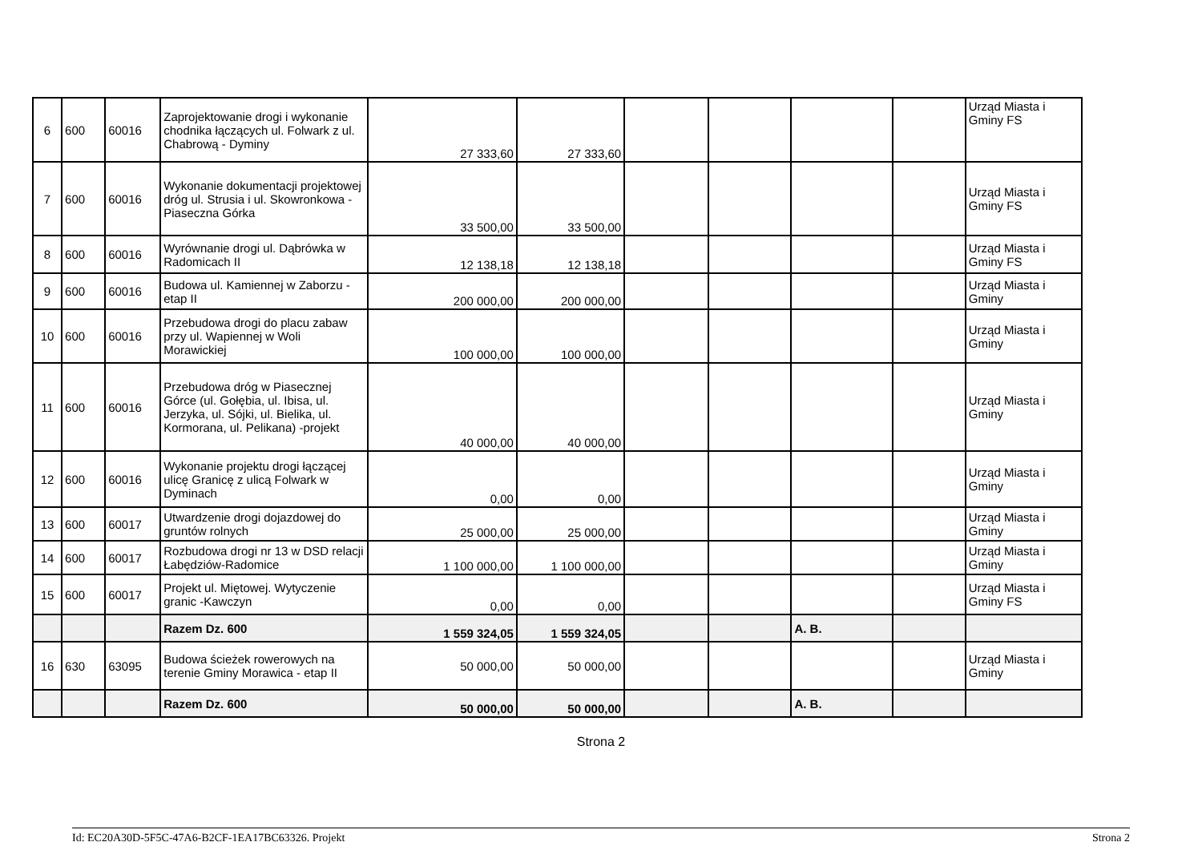| 6 | 600 | 60016 | Zaprojektowanie drogi i wykonanie chodnika łączących ul. Folwark z ul. Chabrową - Dyminy | 27 333,60 | 27 333,60 | | | | | Urząd Miasta i Gminy FS |
| 7 | 600 | 60016 | Wykonanie dokumentacji projektowej dróg ul. Strusia i ul. Skowronkowa - Piaseczna Górka | 33 500,00 | 33 500,00 | | | | | Urząd Miasta i Gminy FS |
| 8 | 600 | 60016 | Wyrównanie drogi ul. Dąbrówka w Radomicach II | 12 138,18 | 12 138,18 | | | | | Urząd Miasta i Gminy FS |
| 9 | 600 | 60016 | Budowa ul. Kamiennej w Zaborzu - etap II | 200 000,00 | 200 000,00 | | | | | Urząd Miasta i Gminy |
| 10 | 600 | 60016 | Przebudowa drogi do placu zabaw przy ul. Wapiennej w Woli Morawickiej | 100 000,00 | 100 000,00 | | | | | Urząd Miasta i Gminy |
| 11 | 600 | 60016 | Przebudowa dróg w Piasecznej Górce (ul. Gołębia, ul. Ibisa, ul. Jerzyka, ul. Sójki, ul. Bielika, ul. Kormorana, ul. Pelikana) -projekt | 40 000,00 | 40 000,00 | | | | | Urząd Miasta i Gminy |
| 12 | 600 | 60016 | Wykonanie projektu drogi łączącej ulicę Granicę z ulicą Folwark w Dyminach | 0,00 | 0,00 | | | | | Urząd Miasta i Gminy |
| 13 | 600 | 60017 | Utwardzenie drogi dojazdowej do gruntów rolnych | 25 000,00 | 25 000,00 | | | | | Urząd Miasta i Gminy |
| 14 | 600 | 60017 | Rozbudowa drogi nr 13 w DSD relacji Łabędziów-Radomice | 1 100 000,00 | 1 100 000,00 | | | | | Urząd Miasta i Gminy |
| 15 | 600 | 60017 | Projekt ul. Miętowej. Wytyczenie granic -Kawczyn | 0,00 | 0,00 | | | | | Urząd Miasta i Gminy FS |
| | | | Razem Dz. 600 | 1 559 324,05 | 1 559 324,05 | | | A. B. | | |
| 16 | 630 | 63095 | Budowa ścieżek rowerowych na terenie Gminy Morawica - etap II | 50 000,00 | 50 000,00 | | | | | Urząd Miasta i Gminy |
| | | | Razem Dz. 600 | 50 000,00 | 50 000,00 | | | A. B. | | |
Strona 2
Id: EC20A30D-5F5C-47A6-B2CF-1EA17BC63326. Projekt Strona 2